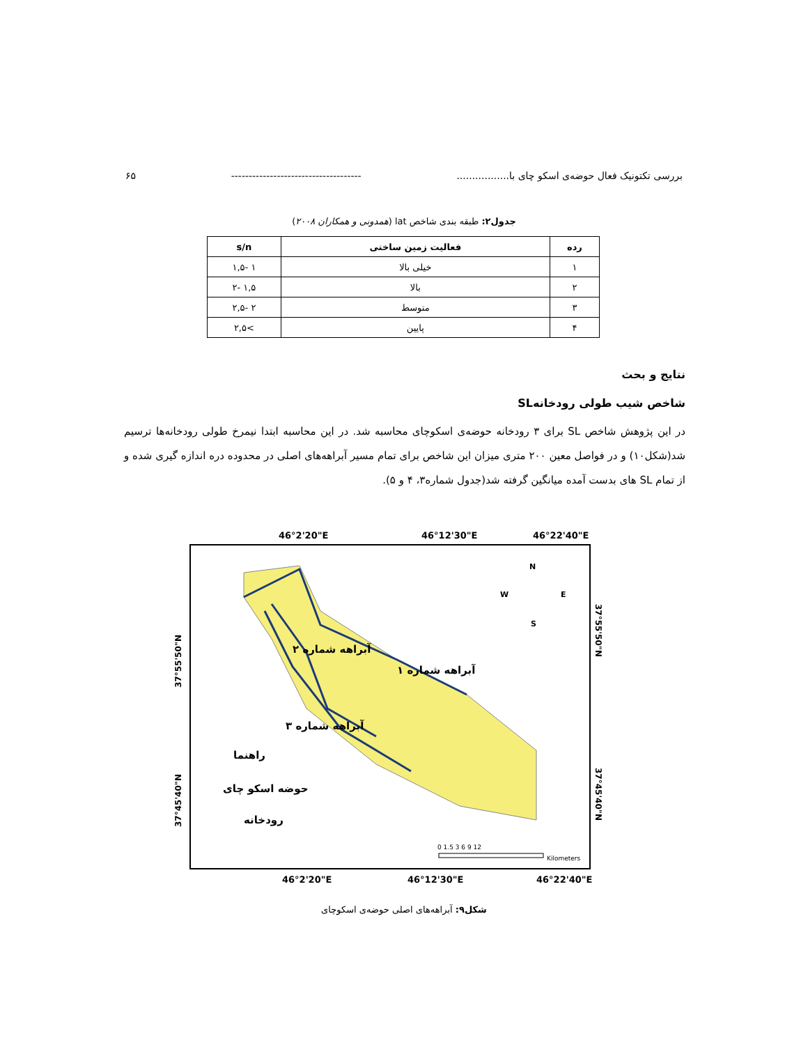بررسی تکتونیک فعال حوضه‌ی اسکو چای با................. ------------------------------------- ۶۵
جدول۲: طبقه بندی شاخص lat (همدونی و همکاران ۲۰۰۸)
| رده | فعالیت زمین ساختی | s/n |
| --- | --- | --- |
| ۱ | خیلی بالا | ۱ -۱,۵ |
| ۲ | بالا | ۱,۵ -۲ |
| ۳ | متوسط | ۲ -۲,۵ |
| ۴ | پایین | >۲,۵ |
نتایج و بحث
شاخص شیب طولی رودخانهSL
در این پژوهش شاخص SL برای ۳ رودخانه حوضه‌ی اسکوچای محاسبه شد. در این محاسبه ابتدا نیمرخ طولی رودخانه‌ها ترسیم شد(شکل۱۰) و در فواصل معین ۲۰۰ متری میزان این شاخص برای تمام مسیر آبراهه‌های اصلی در محدوده دره اندازه گیری شده و از تمام SL های بدست آمده میانگین گرفته شد(جدول شماره۳، ۴ و ۵).
46°2'20"E
46°12'30"E
46°22'40"E
آبراهه شماره ۱
آبراهه شماره ۲
آبراهه شماره ۳
راهنما
حوضه اسکو چای
رودخانه
N
W
E
S
0 1.5 3 6 9 12
Kilometers
46°2'20"E
46°12'30"E
46°22'40"E
37°55'50"N
37°45'40"N
37°55'50"N
37°45'40"N
شکل۹: آبراهه‌های اصلی حوضه‌ی اسکوچای